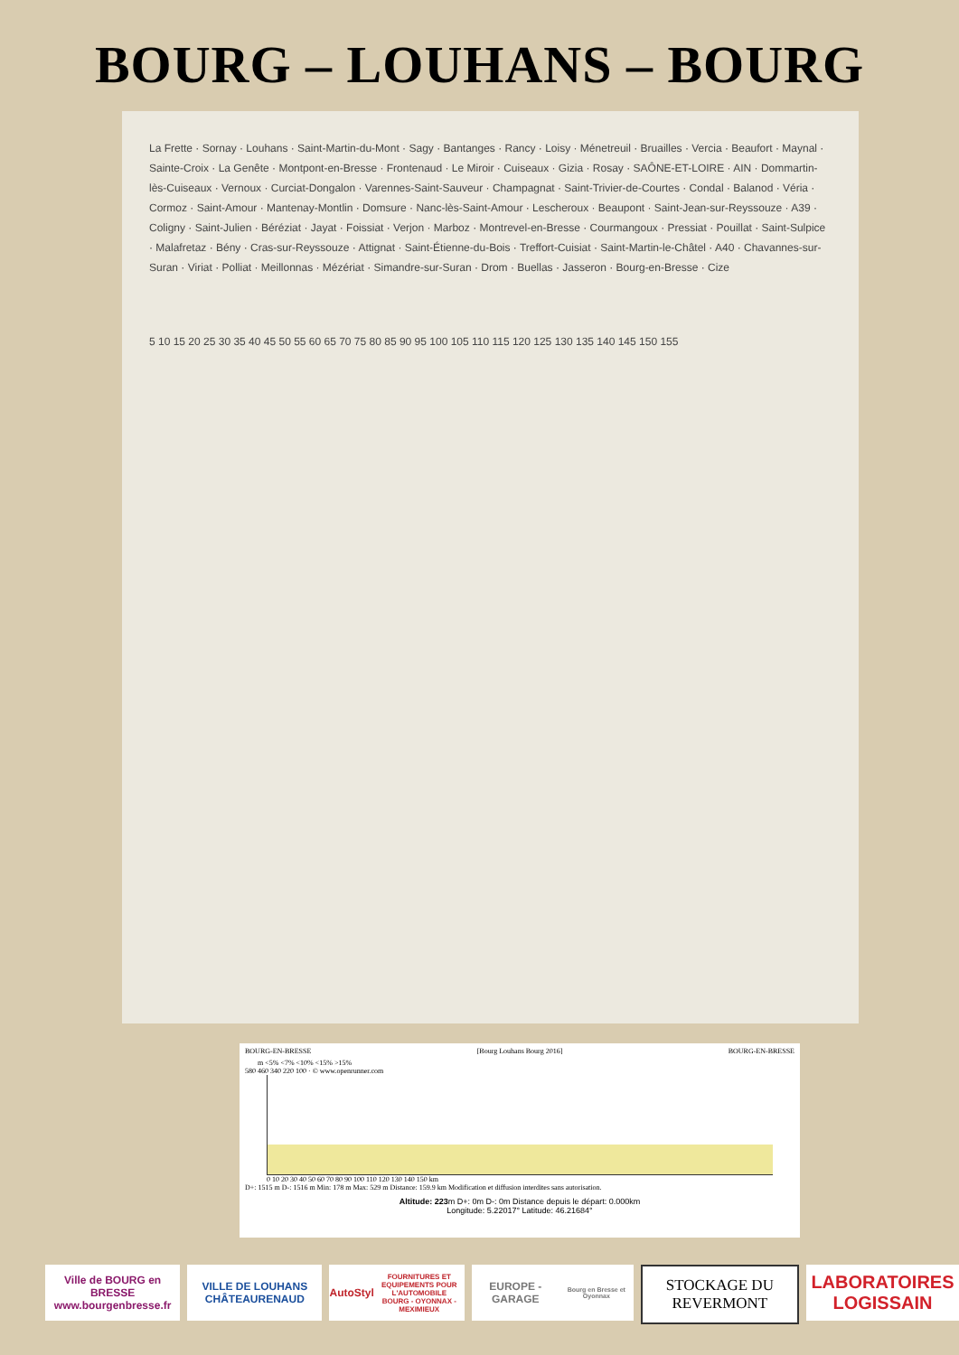BOURG – LOUHANS – BOURG
La Frette · Sornay · Louhans · Saint-Martin-du-Mont · Sagy · Bantanges · Rancy · Loisy · Ménetreuil · Bruailles · Vercia · Beaufort · Maynal · Sainte-Croix · La Genête · Montpont-en-Bresse · Frontenaud · Le Miroir · Cuiseaux · Gizia · Rosay · SAÔNE-ET-LOIRE · AIN · Dommartin-lès-Cuiseaux · Vernoux · Curciat-Dongalon · Varennes-Saint-Sauveur · Champagnat · Saint-Trivier-de-Courtes · Condal · Balanod · Véria · Cormoz · Saint-Amour · Mantenay-Montlin · Domsure · Nanc-lès-Saint-Amour · Lescheroux · Beaupont · Saint-Jean-sur-Reyssouze · A39 · Coligny · Saint-Julien · Béréziat · Jayat · Foissiat · Verjon · Marboz · Montrevel-en-Bresse · Courmangoux · Pressiat · Pouillat · Saint-Sulpice · Malafretaz · Bény · Cras-sur-Reyssouze · Attignat · Saint-Étienne-du-Bois · Treffort-Cuisiat · Saint-Martin-le-Châtel · A40 · Chavannes-sur-Suran · Viriat · Polliat · Meillonnas · Mézériat · Simandre-sur-Suran · Drom · Buellas · Jasseron · Bourg-en-Bresse · Cize
5 10 15 20 25 30 35 40 45 50 55 60 65 70 75 80 85 90 95 100 105 110 115 120 125 130 135 140 145 150 155
BOURG-EN-BRESSE [Bourg Louhans Bourg 2016] BOURG-EN-BRESSE
m <5% <7% <10% <15% >15%
580 460 340 220 100 · © www.openrunner.com
0 10 20 30 40 50 60 70 80 90 100 110 120 130 140 150 km
D+: 1515 m D-: 1516 m Min: 178 m Max: 529 m Distance: 159.9 km Modification et diffusion interdites sans autorisation.
Altitude: 223m D+: 0m D-: 0m Distance depuis le départ: 0.000km
Longitude: 5.22017° Latitude: 46.21684°
Ville de BOURG en BRESSE
www.bourgenbresse.fr
VILLE DE LOUHANS CHÂTEAURENAUD
AutoStyl
FOURNITURES ET EQUIPEMENTS POUR L'AUTOMOBILE
BOURG - OYONNAX - MEXIMIEUX
EUROPE - GARAGE
Bourg en Bresse et Oyonnax
STOCKAGE DU REVERMONT
LABORATOIRES LOGISSAIN